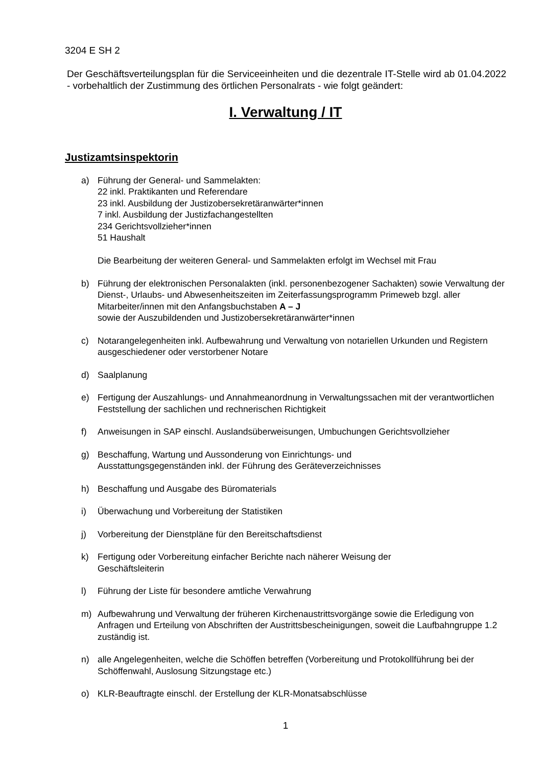3204 E SH 2
Der Geschäftsverteilungsplan für die Serviceeinheiten und die dezentrale IT-Stelle wird ab 01.04.2022 - vorbehaltlich der Zustimmung des örtlichen Personalrats - wie folgt geändert:
I. Verwaltung / IT
Justizamtsinspektorin
a) Führung der General- und Sammelakten:
22 inkl. Praktikanten und Referendare
23 inkl. Ausbildung der Justizobersekretäranwärter*innen
7 inkl. Ausbildung der Justizfachangestellten
234 Gerichtsvollzieher*innen
51 Haushalt
Die Bearbeitung der weiteren General- und Sammelakten erfolgt im Wechsel mit Frau
b) Führung der elektronischen Personalakten (inkl. personenbezogener Sachakten) sowie Verwaltung der Dienst-, Urlaubs- und Abwesenheitszeiten im Zeiterfassungsprogramm Primeweb bzgl. aller Mitarbeiter/innen mit den Anfangsbuchstaben A – J
sowie der Auszubildenden und Justizobersekretäranwärter*innen
c) Notarangelegenheiten inkl. Aufbewahrung und Verwaltung von notariellen Urkunden und Registern ausgeschiedener oder verstorbener Notare
d) Saalplanung
e) Fertigung der Auszahlungs- und Annahmeanordnung in Verwaltungssachen mit der verantwortlichen Feststellung der sachlichen und rechnerischen Richtigkeit
f) Anweisungen in SAP einschl. Auslandsüberweisungen, Umbuchungen Gerichtsvollzieher
g) Beschaffung, Wartung und Aussonderung von Einrichtungs- und
Ausstattungsgegenständen inkl. der Führung des Geräteverzeichnisses
h) Beschaffung und Ausgabe des Büromaterials
i) Überwachung und Vorbereitung der Statistiken
j) Vorbereitung der Dienstpläne für den Bereitschaftsdienst
k) Fertigung oder Vorbereitung einfacher Berichte nach näherer Weisung der
Geschäftsleiterin
l) Führung der Liste für besondere amtliche Verwahrung
m) Aufbewahrung und Verwaltung der früheren Kirchenaustrittsvorgänge sowie die Erledigung von Anfragen und Erteilung von Abschriften der Austrittsbescheinigungen, soweit die Laufbahngruppe 1.2 zuständig ist.
n) alle Angelegenheiten, welche die Schöffen betreffen (Vorbereitung und Protokollführung bei der Schöffenwahl, Auslosung Sitzungstage etc.)
o) KLR-Beauftragte einschl. der Erstellung der KLR-Monatsabschlüsse
1